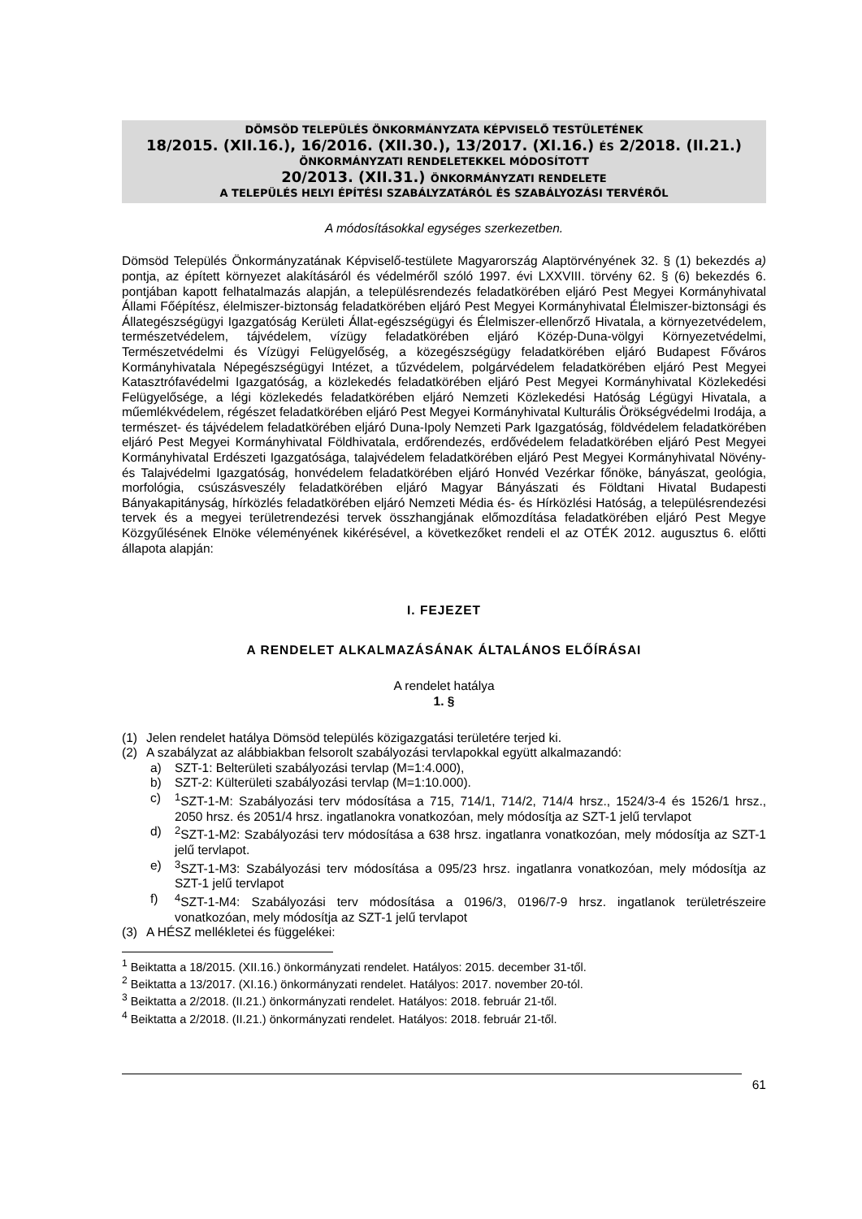DÖMSÖD TELEPÜLÉS ÖNKORMÁNYZATA KÉPVISELŐ TESTÜLETÉNEK
18/2015. (XII.16.), 16/2016. (XII.30.), 13/2017. (XI.16.) ÉS 2/2018. (II.21.)
ÖNKORMÁNYZATI RENDELETEKKEL MÓDOSÍTOTT
20/2013. (XII.31.) ÖNKORMÁNYZATI RENDELETE
A TELEPÜLÉS HELYI ÉPÍTÉSI SZABÁLYZATÁRÓL ÉS SZABÁLYOZÁSI TERVÉRŐL
A módosításokkal egységes szerkezetben.
Dömsöd Település Önkormányzatának Képviselő-testülete Magyarország Alaptörvényének 32. § (1) bekezdés a) pontja, az épített környezet alakításáról és védelméről szóló 1997. évi LXXVIII. törvény 62. § (6) bekezdés 6. pontjában kapott felhatalmazás alapján, a településrendezés feladatkörében eljáró Pest Megyei Kormányhivatal Állami Főépítész, élelmiszer-biztonság feladatkörében eljáró Pest Megyei Kormányhivatal Élelmiszer-biztonsági és Állategészségügyi Igazgatóság Kerületi Állat-egészségügyi és Élelmiszer-ellenőrző Hivatala, a környezetvédelem, természetvédelem, tájvédelem, vízügy feladatkörében eljáró Közép-Duna-völgyi Környezetvédelmi, Természetvédelmi és Vízügyi Felügyelőség, a közegészségügy feladatkörében eljáró Budapest Főváros Kormányhivatala Népegészségügyi Intézet, a tűzvédelem, polgárvédelem feladatkörében eljáró Pest Megyei Katasztrófavédelmi Igazgatóság, a közlekedés feladatkörében eljáró Pest Megyei Kormányhivatal Közlekedési Felügyelősége, a légi közlekedés feladatkörében eljáró Nemzeti Közlekedési Hatóság Légügyi Hivatala, a műemlékvédelem, régészet feladatkörében eljáró Pest Megyei Kormányhivatal Kulturális Örökségvédelmi Irodája, a természet- és tájvédelem feladatkörében eljáró Duna-Ipoly Nemzeti Park Igazgatóság, földvédelem feladatkörében eljáró Pest Megyei Kormányhivatal Földhivatala, erdőrendezés, erdővédelem feladatkörében eljáró Pest Megyei Kormányhivatal Erdészeti Igazgatósága, talajvédelem feladatkörében eljáró Pest Megyei Kormányhivatal Növény- és Talajvédelmi Igazgatóság, honvédelem feladatkörében eljáró Honvéd Vezérkar főnöke, bányászat, geológia, morfológia, csúszásveszély feladatkörében eljáró Magyar Bányászati és Földtani Hivatal Budapesti Bányakapitányság, hírközlés feladatkörében eljáró Nemzeti Média és- és Hírközlési Hatóság, a településrendezési tervek és a megyei területrendezési tervek összhangjának előmozdítása feladatkörében eljáró Pest Megye Közgyűlésének Elnöke véleményének kikérésével, a következőket rendeli el az OTÉK 2012. augusztus 6. előtti állapota alapján:
I. FEJEZET
A RENDELET ALKALMAZÁSÁNAK ÁLTALÁNOS ELŐÍRÁSAI
A rendelet hatálya
1. §
(1) Jelen rendelet hatálya Dömsöd település közigazgatási területére terjed ki.
(2) A szabályzat az alábbiakban felsorolt szabályozási tervlapokkal együtt alkalmazandó:
a) SZT-1: Belterületi szabályozási tervlap (M=1:4.000),
b) SZT-2: Külterületi szabályozási tervlap (M=1:10.000).
c)
<sup>1</sup> SZT-1-M: Szabályozási terv módosítása a 715, 714/1, 714/2, 714/4 hrsz., 1524/3-4 és 1526/1 hrsz., 2050 hrsz. és 2051/4 hrsz. ingatlanokra vonatkozóan, mely módosítja az SZT-1 jelű tervlapot
d)
<sup>2</sup> SZT-1-M2: Szabályozási terv módosítása a 638 hrsz. ingatlanra vonatkozóan, mely módosítja az SZT-1 jelű tervlapot.
e)
<sup>3</sup> SZT-1-M3: Szabályozási terv módosítása a 095/23 hrsz. ingatlanra vonatkozóan, mely módosítja az SZT-1 jelű tervlapot
f)
<sup>4</sup> SZT-1-M4: Szabályozási terv módosítása a 0196/3, 0196/7-9 hrsz. ingatlanok területrészeire vonatkozóan, mely módosítja az SZT-1 jelű tervlapot
(3) A HÉSZ mellékletei és függelékei:
<sup>1</sup> Beiktatta a 18/2015. (XII.16.) önkormányzati rendelet. Hatályos: 2015. december 31-től.
<sup>2</sup> Beiktatta a 13/2017. (XI.16.) önkormányzati rendelet. Hatályos: 2017. november 20-tól.
<sup>3</sup> Beiktatta a 2/2018. (II.21.) önkormányzati rendelet. Hatályos: 2018. február 21-től.
<sup>4</sup> Beiktatta a 2/2018. (II.21.) önkormányzati rendelet. Hatályos: 2018. február 21-től.
61